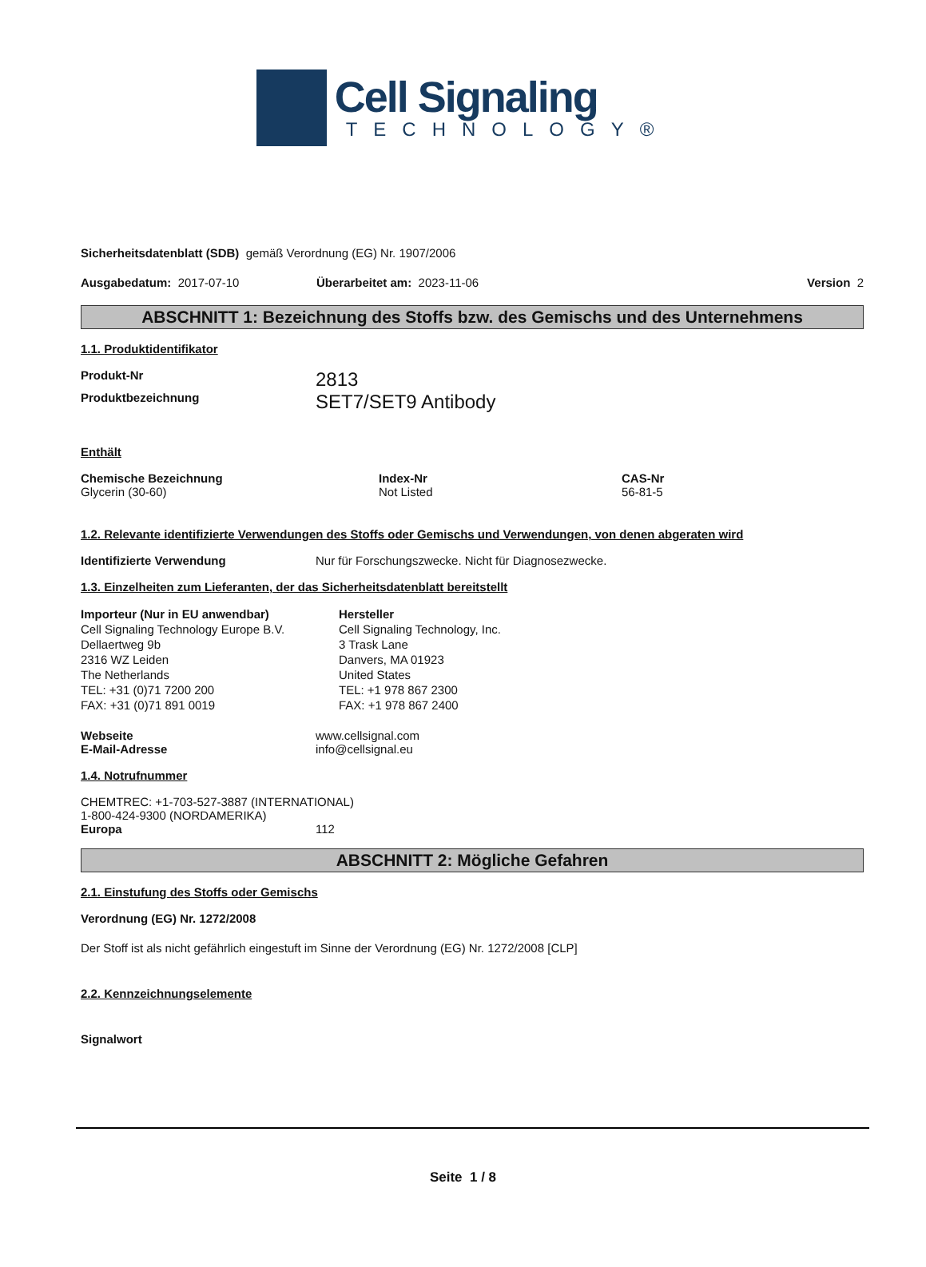Cell Signaling
TECHNOLOGY®
Sicherheitsdatenblatt (SDB) gemäß Verordnung (EG) Nr. 1907/2006
Ausgabedatum: 2017-07-10 Überarbeitet am: 2023-11-06 Version 2
ABSCHNITT 1: Bezeichnung des Stoffs bzw. des Gemischs und des Unternehmens
1.1. Produktidentifikator
Produkt-Nr 2813
Produktbezeichnung SET7/SET9 Antibody
Enthält
Chemische Bezeichnung
Glycerin (30-60)
Index-Nr
Not Listed
CAS-Nr
56-81-5
1.2. Relevante identifizierte Verwendungen des Stoffs oder Gemischs und Verwendungen, von denen abgeraten wird
Identifizierte Verwendung Nur für Forschungszwecke. Nicht für Diagnosezwecke.
1.3. Einzelheiten zum Lieferanten, der das Sicherheitsdatenblatt bereitstellt
Importeur (Nur in EU anwendbar)
Cell Signaling Technology Europe B.V.
Dellaertweg 9b
2316 WZ Leiden
The Netherlands
TEL: +31 (0)71 7200 200
FAX: +31 (0)71 891 0019
Hersteller
Cell Signaling Technology, Inc.
3 Trask Lane
Danvers, MA 01923
United States
TEL: +1 978 867 2300
FAX: +1 978 867 2400
Webseite
E-Mail-Adresse www.cellsignal.com
info@cellsignal.eu
1.4. Notrufnummer
CHEMTREC: +1-703-527-3887 (INTERNATIONAL)
1-800-424-9300 (NORDAMERIKA)
Europa 112
ABSCHNITT 2: Mögliche Gefahren
2.1. Einstufung des Stoffs oder Gemischs
Verordnung (EG) Nr. 1272/2008
Der Stoff ist als nicht gefährlich eingestuft im Sinne der Verordnung (EG) Nr. 1272/2008 [CLP]
2.2. Kennzeichnungselemente
Signalwort
Seite 1 / 8